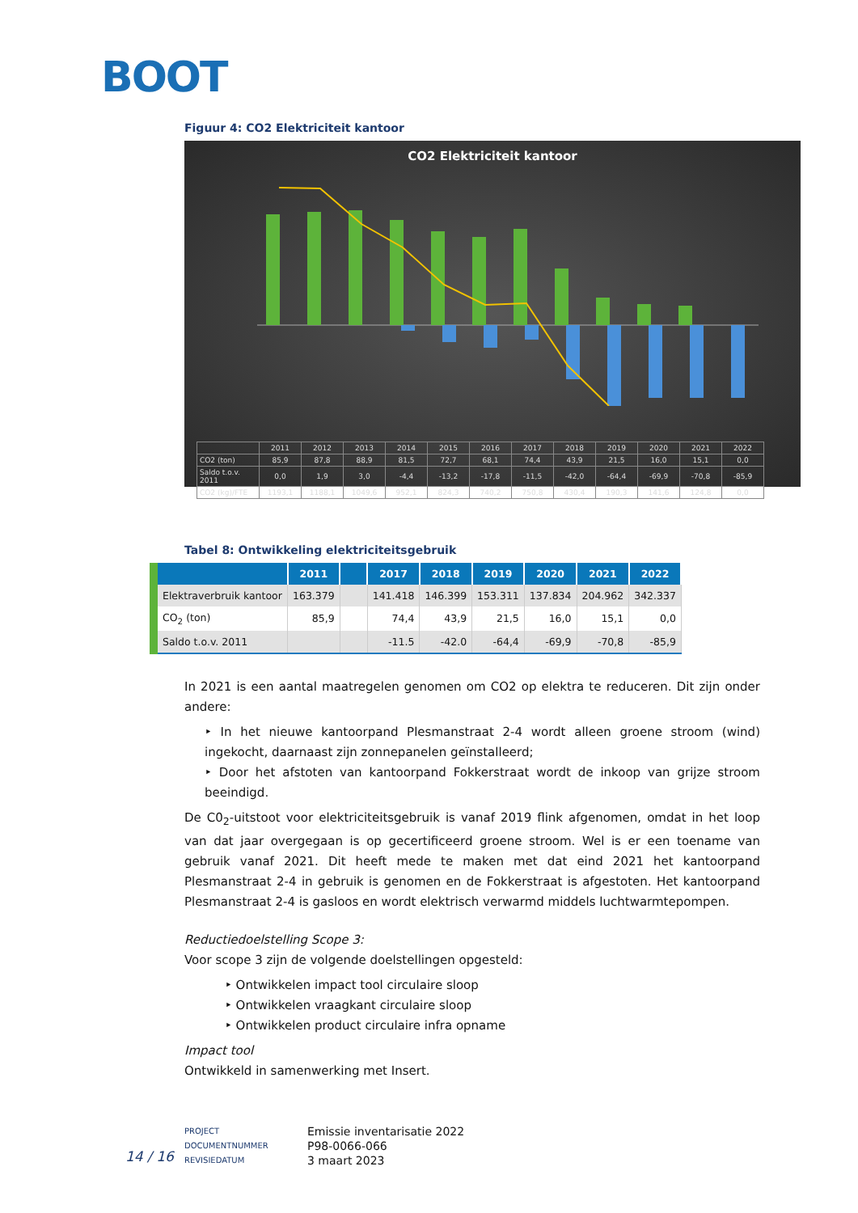BOOT
Figuur 4: CO2 Elektriciteit kantoor
CO2 Elektriciteit kantoor
| | 2011 | 2012 | 2013 | 2014 | 2015 | 2016 | 2017 | 2018 | 2019 | 2020 | 2021 | 2022 |
| CO2 (ton) | 85,9 | 87,8 | 88,9 | 81,5 | 72,7 | 68,1 | 74,4 | 43,9 | 21,5 | 16,0 | 15,1 | 0,0 |
| Saldo t.o.v. 2011 | 0,0 | 1,9 | 3,0 | -4,4 | -13,2 | -17,8 | -11,5 | -42,0 | -64,4 | -69,9 | -70,8 | -85,9 |
| CO2 (kg)/FTE | 1193,1 | 1188,1 | 1049,6 | 952,1 | 824,3 | 740,2 | 750,8 | 430,4 | 190,3 | 141,6 | 124,8 | 0,0 |
Tabel 8: Ontwikkeling elektriciteitsgebruik
| | 2011 | | 2017 | 2018 | 2019 | 2020 | 2021 | 2022 |
| --- | --- | --- | --- | --- | --- | --- | --- | --- |
| Elektraverbruik kantoor | 163.379 | | 141.418 | 146.399 | 153.311 | 137.834 | 204.962 | 342.337 |
| CO<sub>2</sub> (ton) | 85,9 | | 74,4 | 43,9 | 21,5 | 16,0 | 15,1 | 0,0 |
| Saldo t.o.v. 2011 | | | -11.5 | -42.0 | -64,4 | -69,9 | -70,8 | -85,9 |
In 2021 is een aantal maatregelen genomen om CO2 op elektra te reduceren. Dit zijn onder andere:
‣ In het nieuwe kantoorpand Plesmanstraat 2-4 wordt alleen groene stroom (wind) ingekocht, daarnaast zijn zonnepanelen geïnstalleerd;
‣ Door het afstoten van kantoorpand Fokkerstraat wordt de inkoop van grijze stroom beeindigd.
De C0<sub>2</sub>-uitstoot voor elektriciteitsgebruik is vanaf 2019 flink afgenomen, omdat in het loop van dat jaar overgegaan is op gecertificeerd groene stroom. Wel is er een toename van gebruik vanaf 2021. Dit heeft mede te maken met dat eind 2021 het kantoorpand Plesmanstraat 2-4 in gebruik is genomen en de Fokkerstraat is afgestoten. Het kantoorpand Plesmanstraat 2-4 is gasloos en wordt elektrisch verwarmd middels luchtwarmtepompen.
Reductiedoelstelling Scope 3:
Voor scope 3 zijn de volgende doelstellingen opgesteld:
‣ Ontwikkelen impact tool circulaire sloop
‣ Ontwikkelen vraagkant circulaire sloop
‣ Ontwikkelen product circulaire infra opname
Impact tool
Ontwikkeld in samenwerking met Insert.
14 / 16
PROJECT
DOCUMENTNUMMER
REVISIEDATUM
Emissie inventarisatie 2022
P98-0066-066
3 maart 2023